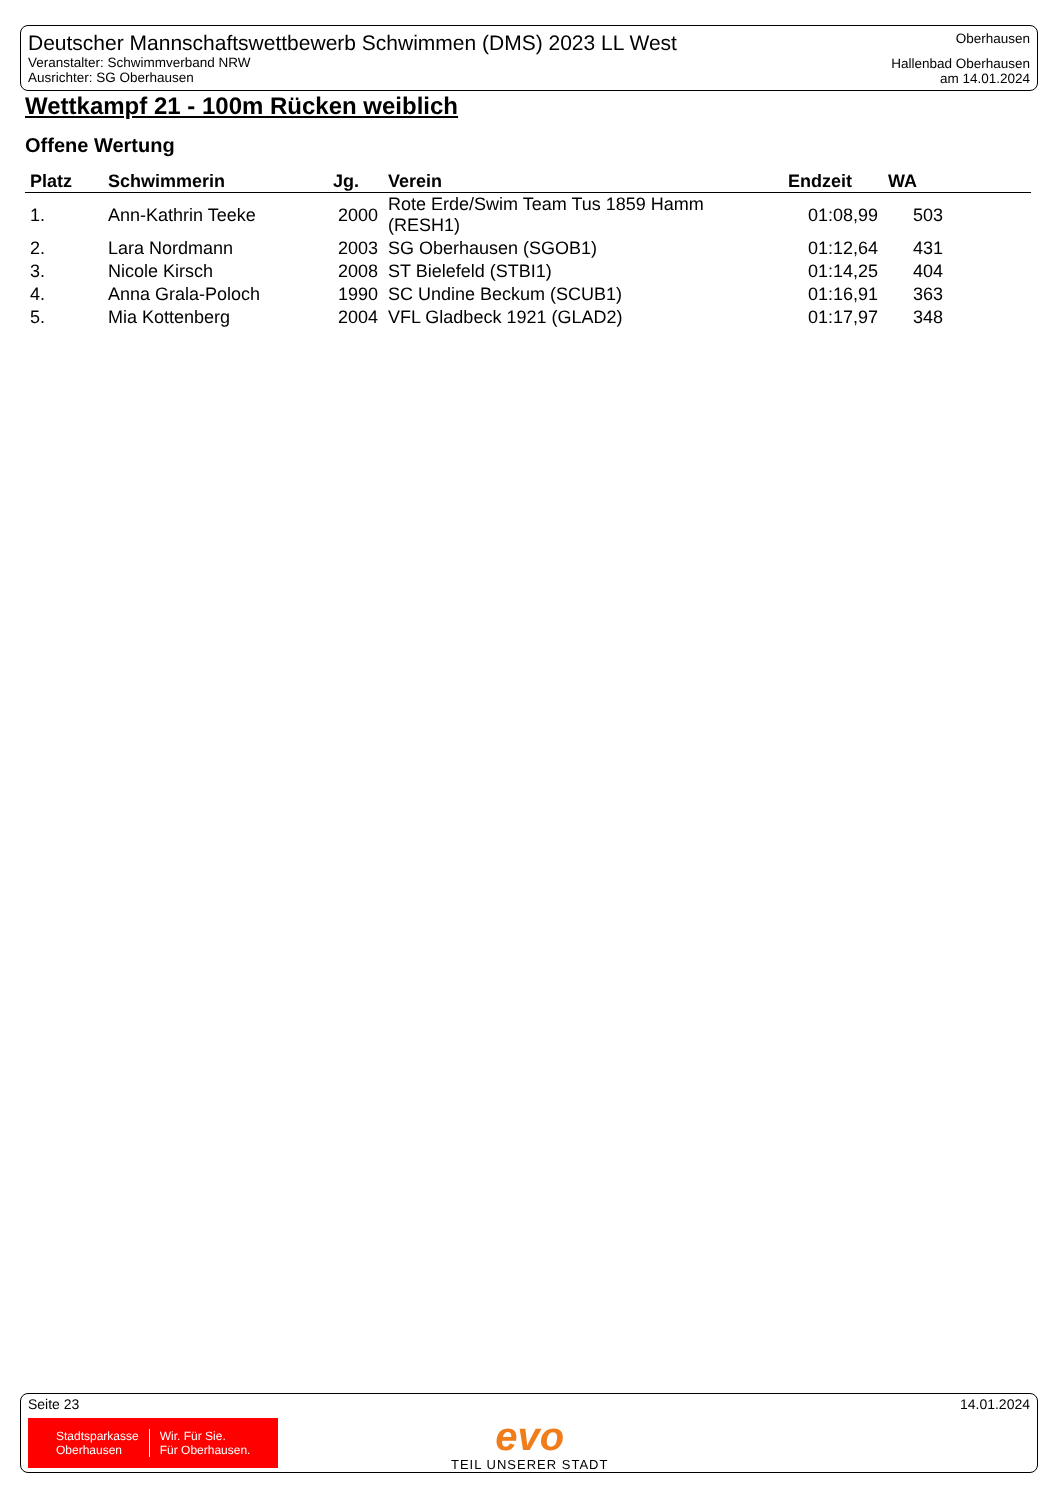Deutscher Mannschaftswettbewerb Schwimmen (DMS) 2023 LL West
Veranstalter: Schwimmverband NRW
Ausrichter: SG Oberhausen
Oberhausen
Hallenbad Oberhausen
am 14.01.2024
Wettkampf 21 - 100m Rücken weiblich
Offene Wertung
| Platz | Schwimmerin | Jg. | Verein | Endzeit | WA |
| --- | --- | --- | --- | --- | --- |
| 1. | Ann-Kathrin Teeke | 2000 | Rote Erde/Swim Team Tus 1859 Hamm (RESH1) | 01:08,99 | 503 |
| 2. | Lara Nordmann | 2003 | SG Oberhausen (SGOB1) | 01:12,64 | 431 |
| 3. | Nicole Kirsch | 2008 | ST Bielefeld (STBI1) | 01:14,25 | 404 |
| 4. | Anna Grala-Poloch | 1990 | SC Undine Beckum (SCUB1) | 01:16,91 | 363 |
| 5. | Mia Kottenberg | 2004 | VFL Gladbeck 1921 (GLAD2) | 01:17,97 | 348 |
Seite 23 14.01.2024
Stadtsparkasse
Oberhausen
Wir. Für Sie.
Für Oberhausen.
evo
TEIL UNSERER STADT